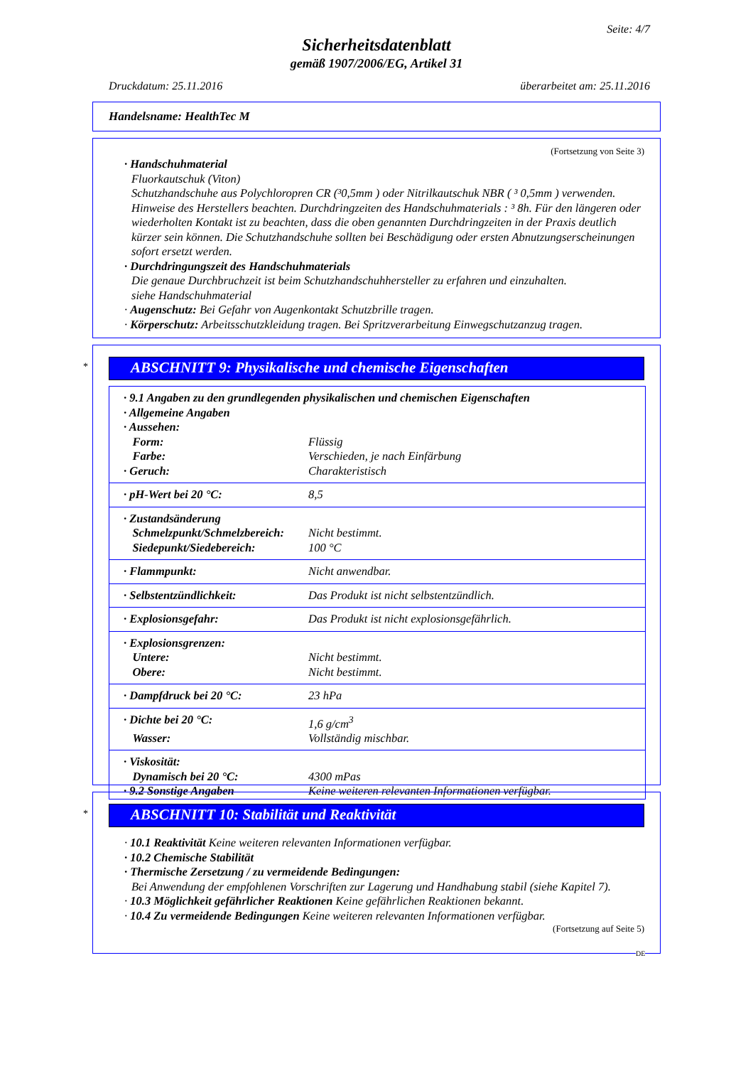Seite: 4/7
Sicherheitsdatenblatt
gemäß 1907/2006/EG, Artikel 31
Druckdatum: 25.11.2016 überarbeitet am: 25.11.2016
Handelsname: HealthTec M
(Fortsetzung von Seite 3)
· Handschuhmaterial
Fluorkautschuk (Viton)
Schutzhandschuhe aus Polychloropren CR (³0,5mm ) oder Nitrilkautschuk NBR ( ³ 0,5mm ) verwenden. Hinweise des Herstellers beachten. Durchdringzeiten des Handschuhmaterials : ³ 8h. Für den längeren oder wiederholten Kontakt ist zu beachten, dass die oben genannten Durchdringzeiten in der Praxis deutlich kürzer sein können. Die Schutzhandschuhe sollten bei Beschädigung oder ersten Abnutzungserscheinungen sofort ersetzt werden.
· Durchdringungszeit des Handschuhmaterials
Die genaue Durchbruchzeit ist beim Schutzhandschuhhersteller zu erfahren und einzuhalten.
siehe Handschuhmaterial
· Augenschutz: Bei Gefahr von Augenkontakt Schutzbrille tragen.
· Körperschutz: Arbeitsschutzkleidung tragen. Bei Spritzverarbeitung Einwegschutzanzug tragen.
*
ABSCHNITT 9: Physikalische und chemische Eigenschaften
| · 9.1 Angaben zu den grundlegenden physikalischen und chemischen Eigenschaften · Allgemeine Angaben · Aussehen: | |
| Form: | Flüssig |
| Farbe: | Verschieden, je nach Einfärbung |
| · Geruch: | Charakteristisch |
| · pH-Wert bei 20 °C: | 8,5 |
| · Zustandsänderung | |
| Schmelzpunkt/Schmelzbereich: | Nicht bestimmt. |
| Siedepunkt/Siedebereich: | 100 °C |
| · Flammpunkt: | Nicht anwendbar. |
| · Selbstentzündlichkeit: | Das Produkt ist nicht selbstentzündlich. |
| · Explosionsgefahr: | Das Produkt ist nicht explosionsgefährlich. |
| · Explosionsgrenzen: | |
| Untere: | Nicht bestimmt. |
| Obere: | Nicht bestimmt. |
| · Dampfdruck bei 20 °C: | 23 hPa |
| · Dichte bei 20 °C: | 1,6 g/cm<sup>3</sup> |
| Wasser: | Vollständig mischbar. |
| · Viskosität: | |
| Dynamisch bei 20 °C: | 4300 mPas |
| · 9.2 Sonstige Angaben | Keine weiteren relevanten Informationen verfügbar. |
*
ABSCHNITT 10: Stabilität und Reaktivität
· 10.1 Reaktivität Keine weiteren relevanten Informationen verfügbar.
· 10.2 Chemische Stabilität
· Thermische Zersetzung / zu vermeidende Bedingungen:
Bei Anwendung der empfohlenen Vorschriften zur Lagerung und Handhabung stabil (siehe Kapitel 7).
· 10.3 Möglichkeit gefährlicher Reaktionen Keine gefährlichen Reaktionen bekannt.
· 10.4 Zu vermeidende Bedingungen Keine weiteren relevanten Informationen verfügbar.
(Fortsetzung auf Seite 5)
DE